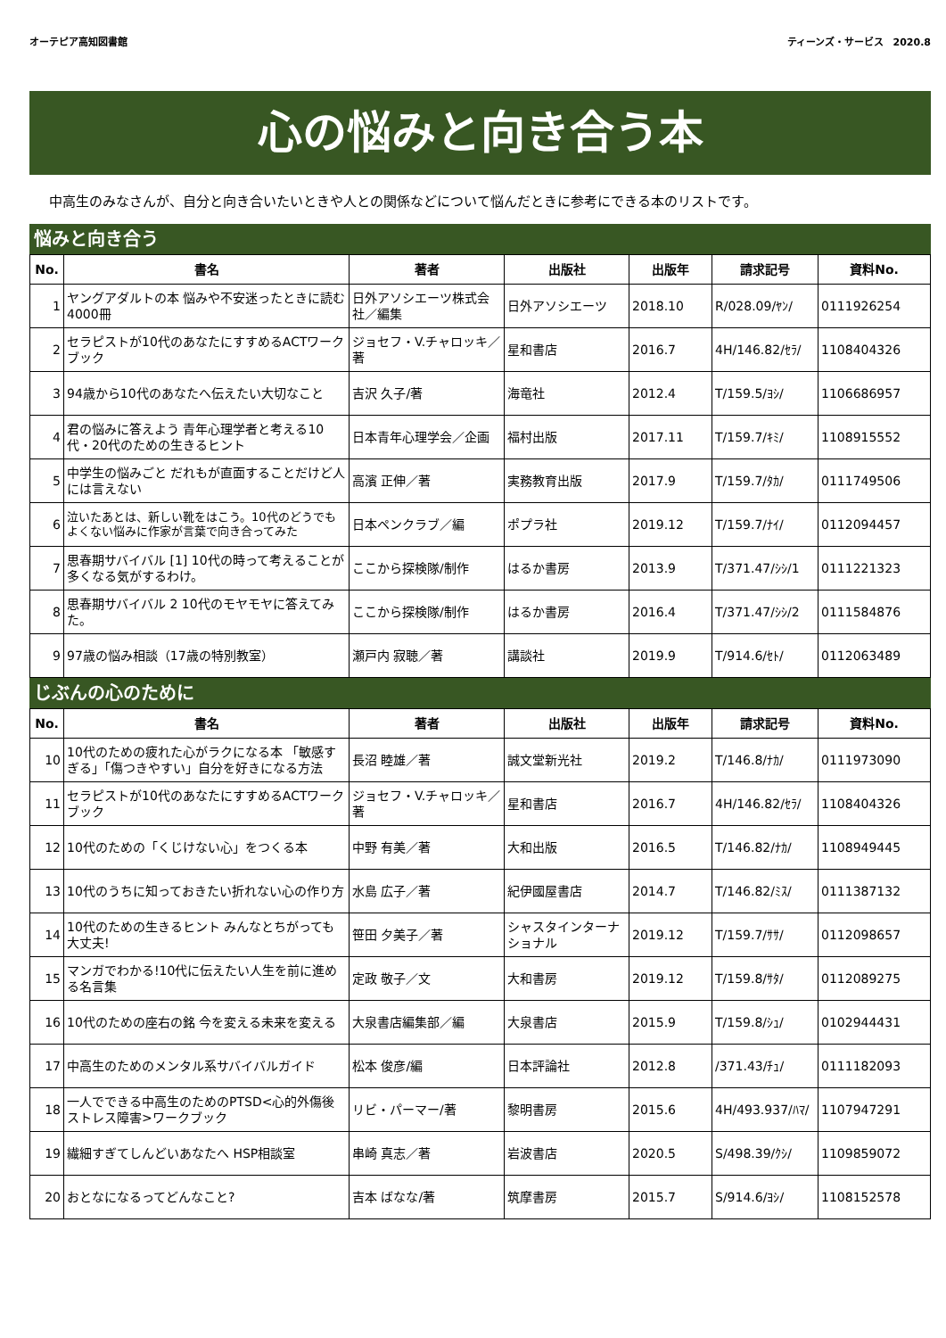オーテピア高知図書館 ティーンズ・サービス　2020.8
心の悩みと向き合う本
中高生のみなさんが、自分と向き合いたいときや人との関係などについて悩んだときに参考にできる本のリストです。
悩みと向き合う
| No. | 書名 | 著者 | 出版社 | 出版年 | 請求記号 | 資料No. |
| --- | --- | --- | --- | --- | --- | --- |
| 1 | ヤングアダルトの本 悩みや不安迷ったときに読む4000冊 | 日外アソシエーツ株式会社／編集 | 日外アソシエーツ | 2018.10 | R/028.09/ﾔﾝ/ | 0111926254 |
| 2 | セラピストが10代のあなたにすすめるACTワークブック | ジョセフ・V.チャロッキ／著 | 星和書店 | 2016.7 | 4H/146.82/ｾﾗ/ | 1108404326 |
| 3 | 94歳から10代のあなたへ伝えたい大切なこと | 吉沢 久子/著 | 海竜社 | 2012.4 | T/159.5/ﾖｼ/ | 1106686957 |
| 4 | 君の悩みに答えよう 青年心理学者と考える10代・20代のための生きるヒント | 日本青年心理学会／企画 | 福村出版 | 2017.11 | T/159.7/ｷﾐ/ | 1108915552 |
| 5 | 中学生の悩みごと だれもが直面することだけど人には言えない | 高濱 正伸／著 | 実務教育出版 | 2017.9 | T/159.7/ﾀｶ/ | 0111749506 |
| 6 | 泣いたあとは、新しい靴をはこう。10代のどうでもよくない悩みに作家が言葉で向き合ってみた | 日本ペンクラブ／編 | ポプラ社 | 2019.12 | T/159.7/ﾅｲ/ | 0112094457 |
| 7 | 思春期サバイバル [1] 10代の時って考えることが多くなる気がするわけ。 | ここから探検隊/制作 | はるか書房 | 2013.9 | T/371.47/ｼｼ/1 | 0111221323 |
| 8 | 思春期サバイバル 2 10代のモヤモヤに答えてみた。 | ここから探検隊/制作 | はるか書房 | 2016.4 | T/371.47/ｼｼ/2 | 0111584876 |
| 9 | 97歳の悩み相談（17歳の特別教室） | 瀬戸内 寂聴／著 | 講談社 | 2019.9 | T/914.6/ｾﾄ/ | 0112063489 |
じぶんの心のために
| No. | 書名 | 著者 | 出版社 | 出版年 | 請求記号 | 資料No. |
| --- | --- | --- | --- | --- | --- | --- |
| 10 | 10代のための疲れた心がラクになる本 「敏感すぎる」「傷つきやすい」自分を好きになる方法 | 長沼 睦雄／著 | 誠文堂新光社 | 2019.2 | T/146.8/ﾅｶ/ | 0111973090 |
| 11 | セラピストが10代のあなたにすすめるACTワークブック | ジョセフ・V.チャロッキ／著 | 星和書店 | 2016.7 | 4H/146.82/ｾﾗ/ | 1108404326 |
| 12 | 10代のための「くじけない心」をつくる本 | 中野 有美／著 | 大和出版 | 2016.5 | T/146.82/ﾅｶ/ | 1108949445 |
| 13 | 10代のうちに知っておきたい折れない心の作り方 | 水島 広子／著 | 紀伊國屋書店 | 2014.7 | T/146.82/ﾐｽ/ | 0111387132 |
| 14 | 10代のための生きるヒント みんなとちがっても大丈夫! | 笹田 夕美子／著 | シャスタインターナショナル | 2019.12 | T/159.7/ｻｻ/ | 0112098657 |
| 15 | マンガでわかる!10代に伝えたい人生を前に進める名言集 | 定政 敬子／文 | 大和書房 | 2019.12 | T/159.8/ｻﾀ/ | 0112089275 |
| 16 | 10代のための座右の銘 今を変える未来を変える | 大泉書店編集部／編 | 大泉書店 | 2015.9 | T/159.8/ｼｭ/ | 0102944431 |
| 17 | 中高生のためのメンタル系サバイバルガイド | 松本 俊彦/編 | 日本評論社 | 2012.8 | /371.43/ﾁｭ/ | 0111182093 |
| 18 | 一人でできる中高生のためのPTSD<心的外傷後ストレス障害>ワークブック | リビ・パーマー/著 | 黎明書房 | 2015.6 | 4H/493.937/ﾊﾏ/ | 1107947291 |
| 19 | 繊細すぎてしんどいあなたへ HSP相談室 | 串崎 真志／著 | 岩波書店 | 2020.5 | S/498.39/ｸｼ/ | 1109859072 |
| 20 | おとなになるってどんなこと? | 吉本 ばなな/著 | 筑摩書房 | 2015.7 | S/914.6/ﾖｼ/ | 1108152578 |